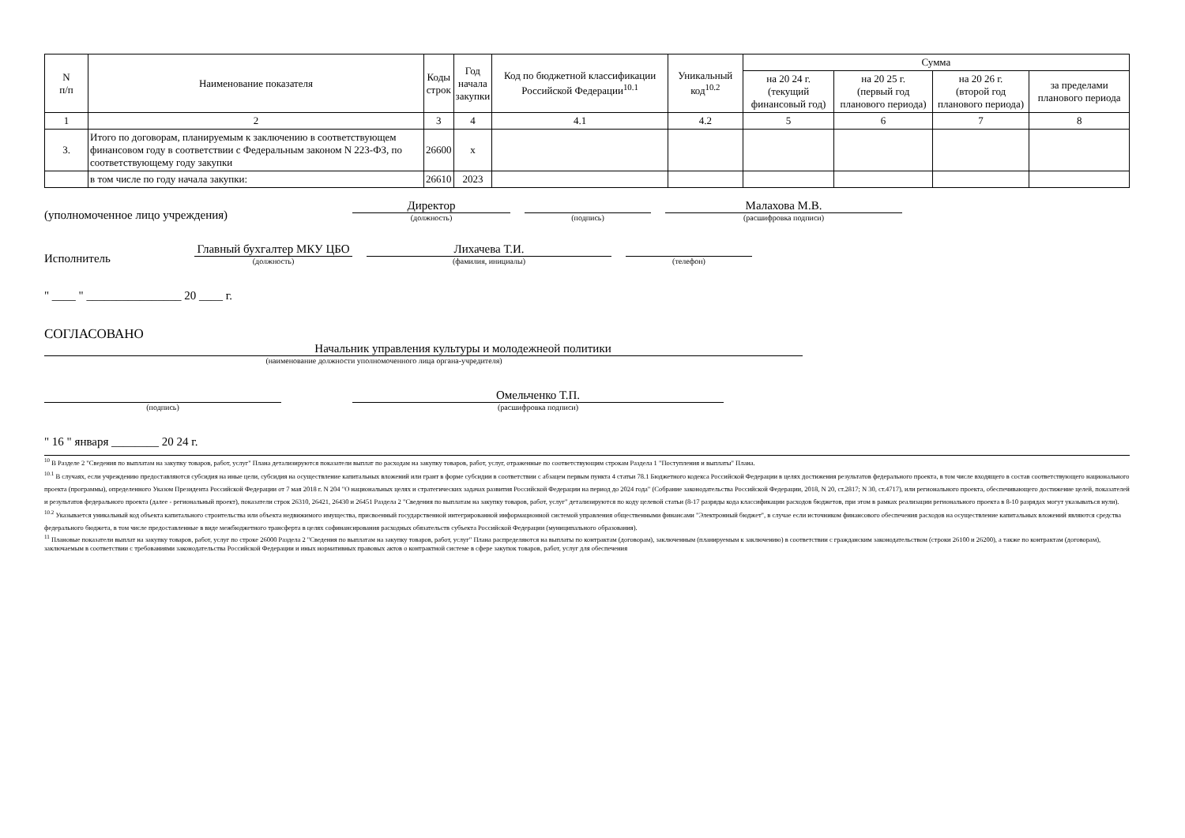| N п/п | Наименование показателя | Коды строк | Год начала закупки | Код по бюджетной классификации Российской Федерации<sup>10.1</sup> | Уникальный код<sup>10.2</sup> | Сумма | | | |
| --- | --- | --- | --- | --- | --- | --- | --- | --- | --- |
| | | | | | | на 20 24 г. (текущий финансовый год) | на 20 25 г. (первый год планового периода) | на 20 26 г. (второй год планового периода) | за пределами планового периода |
| 1 | 2 | 3 | 4 | 4.1 | 4.2 | 5 | 6 | 7 | 8 |
| 3. | Итого по договорам, планируемым к заключению в соответствующем финансовом году в соответствии с Федеральным законом N 223-ФЗ, по соответствующему году закупки | 26600 | x | | | | | | |
| | в том числе по году начала закупки: | 26610 | 2023 | | | | | | |
(уполномоченное лицо учреждения)
Директор
(должность)
(подпись)
Малахова М.В.
(расшифровка подписи)
Исполнитель
Главный бухгалтер МКУ ЦБО
(должность)
Лихачева Т.И.
(фамилия, инициалы)
(телефон)
" ____ " ________________ 20 ____ г.
СОГЛАСОВАНО
Начальник управления культуры и молодежнеой политики
(наименование должности уполномоченного лица органа-учредителя)
(подпись)
Омельченко Т.П.
(расшифровка подписи)
" 16 " января ________ 20 24 г.
<sup>10</sup> В Разделе 2 "Сведения по выплатам на закупку товаров, работ, услуг" Плана детализируются показатели выплат по расходам на закупку товаров, работ, услуг, отраженные по соответствующим строкам Раздела 1 "Поступления и выплаты" Плана.
<sup>10.1</sup> В случаях, если учреждению предоставляются субсидия на иные цели, субсидия на осуществление капитальных вложений или грант в форме субсидии в соответствии с абзацем первым пункта 4 статьи 78.1 Бюджетного кодекса Российской Федерации в целях достижения результатов федерального проекта, в том числе входящего в состав соответствующего национального проекта (программы), определенного Указом Президента Российской Федерации от 7 мая 2018 г. N 204 "О национальных целях и стратегических задачах развития Российской Федерации на период до 2024 года" (Собрание законодательства Российской Федерации, 2018, N 20, ст.2817; N 30, ст.4717), или регионального проекта, обеспечивающего достижение целей, показателей и результатов федерального проекта (далее - региональный проект), показатели строк 26310, 26421, 26430 и 26451 Раздела 2 "Сведения по выплатам на закупку товаров, работ, услуг" детализируются по коду целевой статьи (8-17 разряды кода классификации расходов бюджетов, при этом в рамках реализации регионального проекта в 8-10 разрядах могут указываться нули).
<sup>10.2</sup> Указывается уникальный код объекта капитального строительства или объекта недвижимого имущества, присвоенный государственной интегрированной информационной системой управления общественными финансами "Электронный бюджет", в случае если источником финансового обеспечения расходов на осуществление капитальных вложений являются средства федерального бюджета, в том числе предоставленные в виде межбюджетного трансферта в целях софинансирования расходных обязательств субъекта Российской Федерации (муниципального образования).
<sup>11</sup> Плановые показатели выплат на закупку товаров, работ, услуг по строке 26000 Раздела 2 "Сведения по выплатам на закупку товаров, работ, услуг" Плана распределяются на выплаты по контрактам (договорам), заключенным (планируемым к заключению) в соответствии с гражданским законодательством (строки 26100 и 26200), а также по контрактам (договорам), заключаемым в соответствии с требованиями законодательства Российской Федерации и иных нормативных правовых актов о контрактной системе в сфере закупок товаров, работ, услуг для обеспечения